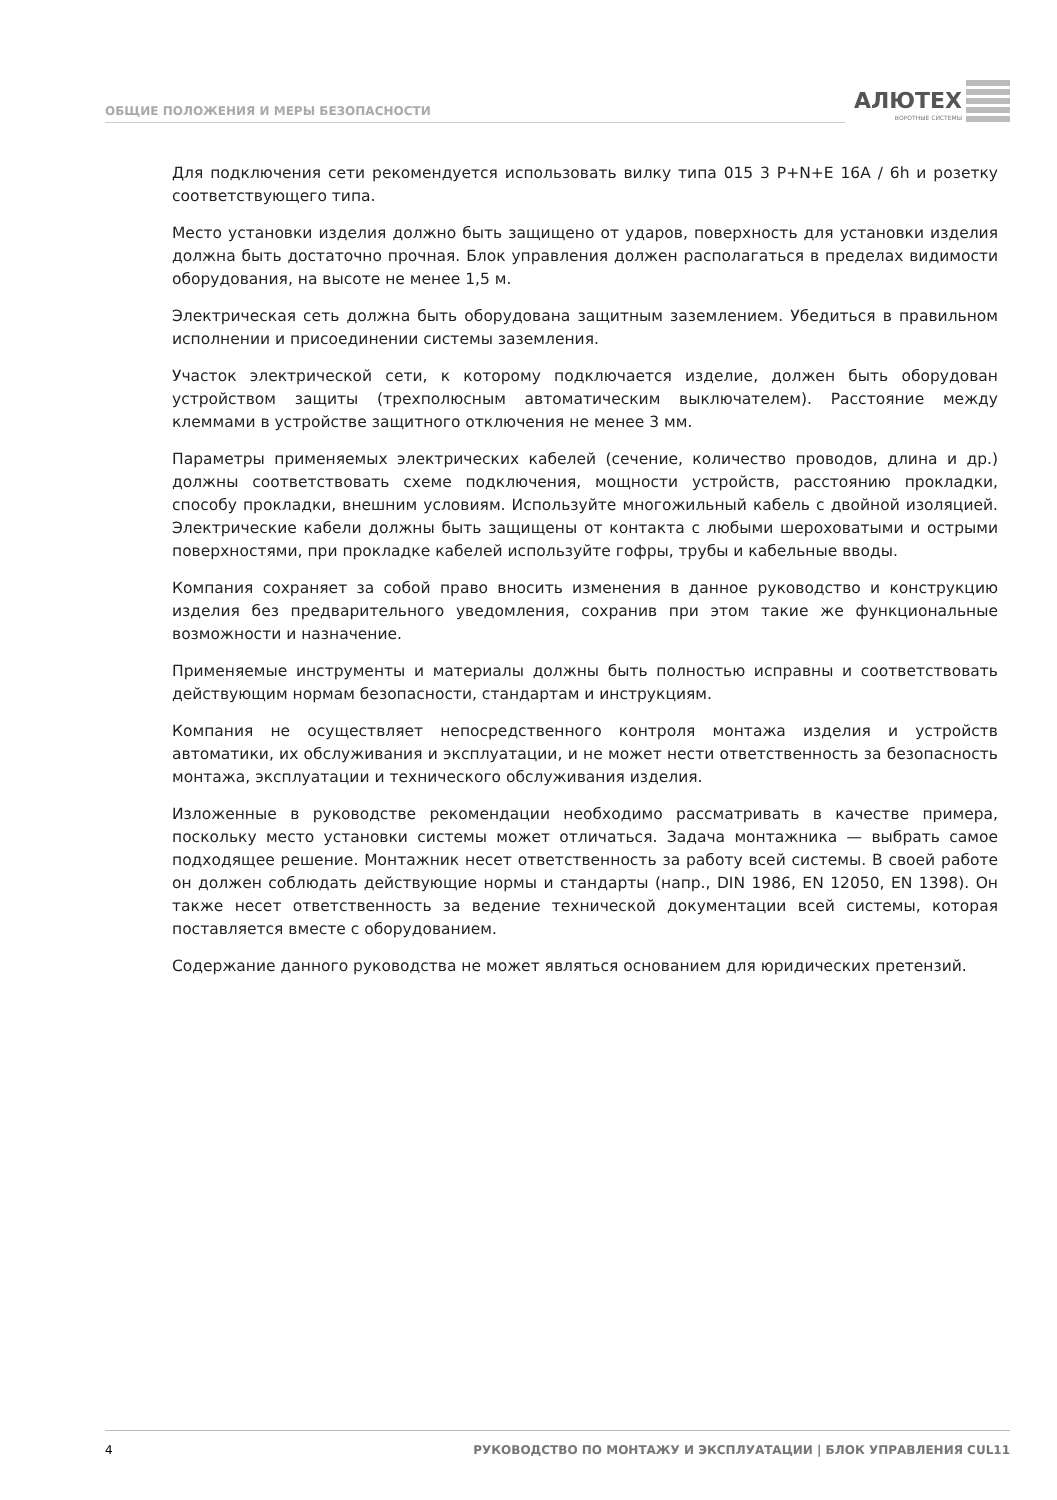ОБЩИЕ ПОЛОЖЕНИЯ И МЕРЫ БЕЗОПАСНОСТИ
АЛЮТЕХ
ВОРОТНЫЕ СИСТЕМЫ
Для подключения сети рекомендуется использовать вилку типа 015 3 P+N+E 16A / 6h и розетку соответствующего типа.
Место установки изделия должно быть защищено от ударов, поверхность для установки изделия должна быть достаточно прочная. Блок управления должен располагаться в пределах видимости оборудования, на высоте не менее 1,5 м.
Электрическая сеть должна быть оборудована защитным заземлением. Убедиться в правильном исполнении и присоединении системы заземления.
Участок электрической сети, к которому подключается изделие, должен быть оборудован устройством защиты (трехполюсным автоматическим выключателем). Расстояние между клеммами в устройстве защитного отключения не менее 3 мм.
Параметры применяемых электрических кабелей (сечение, количество проводов, длина и др.) должны соответствовать схеме подключения, мощности устройств, расстоянию прокладки, способу прокладки, внешним условиям. Используйте многожильный кабель с двойной изоляцией. Электрические кабели должны быть защищены от контакта с любыми шероховатыми и острыми поверхностями, при прокладке кабелей используйте гофры, трубы и кабельные вводы.
Компания сохраняет за собой право вносить изменения в данное руководство и конструкцию изделия без предварительного уведомления, сохранив при этом такие же функциональные возможности и назначение.
Применяемые инструменты и материалы должны быть полностью исправны и соответствовать действующим нормам безопасности, стандартам и инструкциям.
Компания не осуществляет непосредственного контроля монтажа изделия и устройств автоматики, их обслуживания и эксплуатации, и не может нести ответственность за безопасность монтажа, эксплуатации и технического обслуживания изделия.
Изложенные в руководстве рекомендации необходимо рассматривать в качестве примера, поскольку место установки системы может отличаться. Задача монтажника — выбрать самое подходящее решение. Монтажник несет ответственность за работу всей системы. В своей работе он должен соблюдать действующие нормы и стандарты (напр., DIN 1986, EN 12050, EN 1398). Он также несет ответственность за ведение технической документации всей системы, которая поставляется вместе с оборудованием.
Содержание данного руководства не может являться основанием для юридических претензий.
4 РУКОВОДСТВО ПО МОНТАЖУ И ЭКСПЛУАТАЦИИ | БЛОК УПРАВЛЕНИЯ CUL11